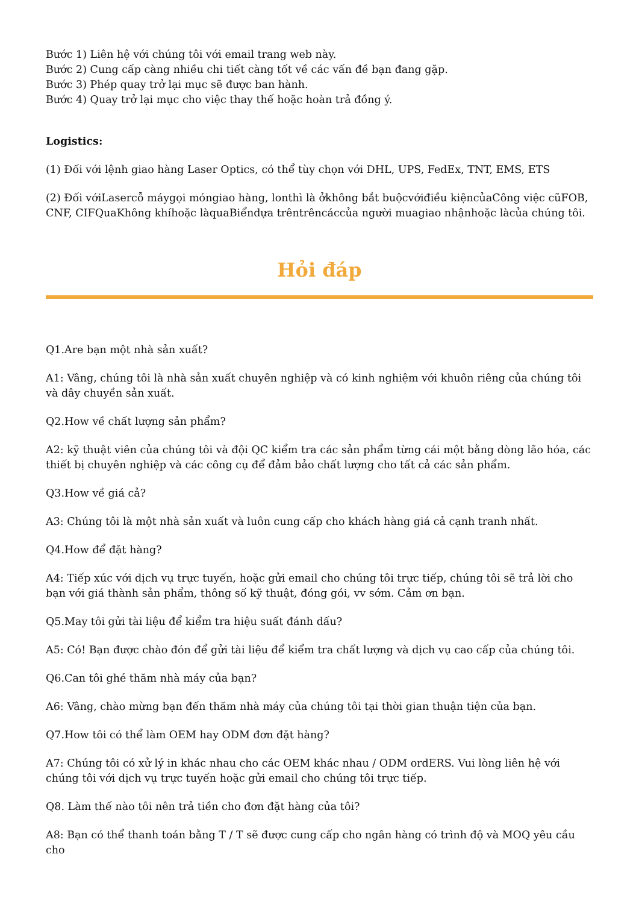Bước 1) Liên hệ với chúng tôi với email trang web này.
Bước 2) Cung cấp càng nhiều chi tiết càng tốt về các vấn đề bạn đang gặp.
Bước 3) Phép quay trở lại mục sẽ được ban hành.
Bước 4) Quay trở lại mục cho việc thay thế hoặc hoàn trả đồng ý.
Logistics:
(1) Đối với lệnh giao hàng Laser Optics, có thể tùy chọn với DHL, UPS, FedEx, TNT, EMS, ETS
(2) Đối vớiLasercỗ máygọi móngiao hàng, lonthì là ởkhông bắt buộcvớiđiều kiệncủaCông việc cũFOB, CNF, CIFQuaKhông khíhoặc làquaBiểndựa trêntrêncáccủa người muagiao nhậnhoặc làcủa chúng tôi.
Hỏi đáp
Q1.Are bạn một nhà sản xuất?
A1: Vâng, chúng tôi là nhà sản xuất chuyên nghiệp và có kinh nghiệm với khuôn riêng của chúng tôi và dây chuyền sản xuất.
Q2.How về chất lượng sản phẩm?
A2: kỹ thuật viên của chúng tôi và đội QC kiểm tra các sản phẩm từng cái một bằng dòng lão hóa, các thiết bị chuyên nghiệp và các công cụ để đảm bảo chất lượng cho tất cả các sản phẩm.
Q3.How về giá cả?
A3: Chúng tôi là một nhà sản xuất và luôn cung cấp cho khách hàng giá cả cạnh tranh nhất.
Q4.How để đặt hàng?
A4: Tiếp xúc với dịch vụ trực tuyến, hoặc gửi email cho chúng tôi trực tiếp, chúng tôi sẽ trả lời cho bạn với giá thành sản phẩm, thông số kỹ thuật, đóng gói, vv sớm. Cảm ơn bạn.
Q5.May tôi gửi tài liệu để kiểm tra hiệu suất đánh dấu?
A5: Có! Bạn được chào đón để gửi tài liệu để kiểm tra chất lượng và dịch vụ cao cấp của chúng tôi.
Q6.Can tôi ghé thăm nhà máy của bạn?
A6: Vâng, chào mừng bạn đến thăm nhà máy của chúng tôi tại thời gian thuận tiện của bạn.
Q7.How tôi có thể làm OEM hay ODM đơn đặt hàng?
A7: Chúng tôi có xử lý in khác nhau cho các OEM khác nhau / ODM ordERS. Vui lòng liên hệ với chúng tôi với dịch vụ trực tuyến hoặc gửi email cho chúng tôi trực tiếp.
Q8. Làm thế nào tôi nên trả tiền cho đơn đặt hàng của tôi?
A8: Bạn có thể thanh toán bằng T / T sẽ được cung cấp cho ngân hàng có trình độ và MOQ yêu cầu cho